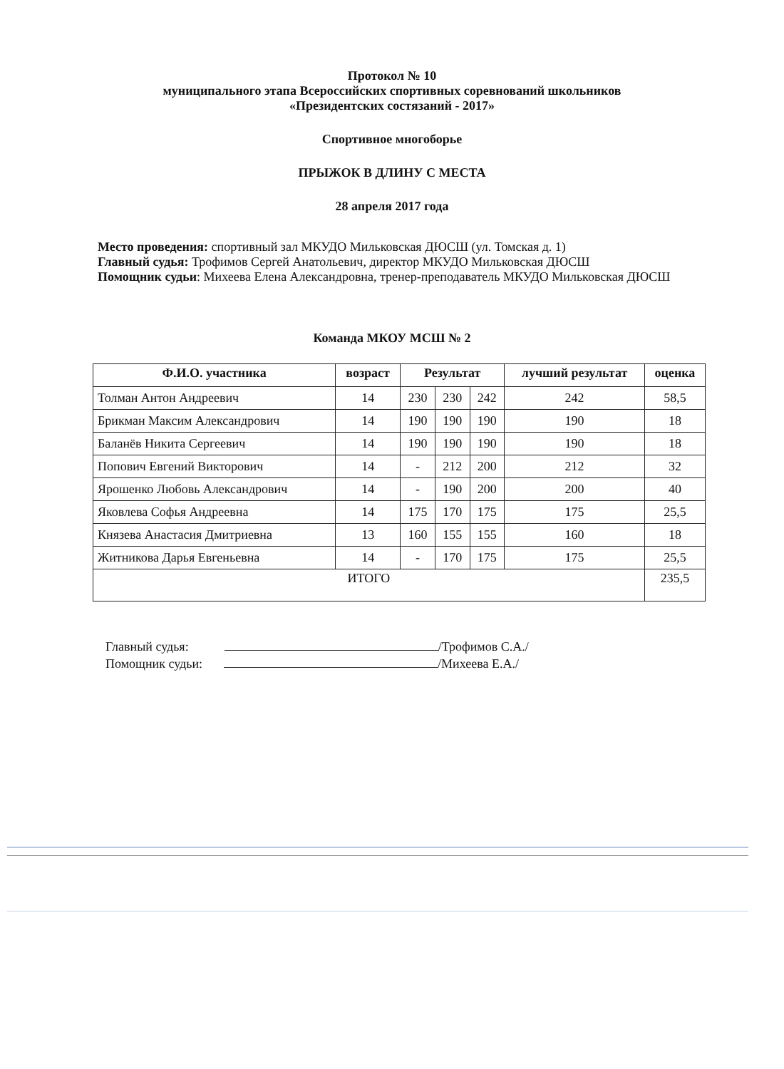Протокол № 10
муниципального этапа Всероссийских спортивных соревнований школьников
«Президентских состязаний - 2017»
Спортивное многоборье
ПРЫЖОК В ДЛИНУ С МЕСТА
28 апреля 2017 года
Место проведения: спортивный зал МКУДО Мильковская ДЮСШ (ул. Томская д. 1)
Главный судья: Трофимов Сергей Анатольевич, директор МКУДО Мильковская ДЮСШ
Помощник судьи: Михеева Елена Александровна, тренер-преподаватель МКУДО Мильковская ДЮСШ
Команда МКОУ МСШ № 2
| Ф.И.О. участника | возраст | Результат | | | лучший результат | оценка |
| --- | --- | --- | --- | --- | --- | --- |
| Толман Антон Андреевич | 14 | 230 | 230 | 242 | 242 | 58,5 |
| Брикман Максим Александрович | 14 | 190 | 190 | 190 | 190 | 18 |
| Баланёв Никита Сергеевич | 14 | 190 | 190 | 190 | 190 | 18 |
| Попович Евгений Викторович | 14 | - | 212 | 200 | 212 | 32 |
| Ярошенко Любовь Александрович | 14 | - | 190 | 200 | 200 | 40 |
| Яковлева Софья Андреевна | 14 | 175 | 170 | 175 | 175 | 25,5 |
| Князева Анастасия Дмитриевна | 13 | 160 | 155 | 155 | 160 | 18 |
| Житникова Дарья Евгеньевна | 14 | - | 170 | 175 | 175 | 25,5 |
| ИТОГО | | | | | | 235,5 |
Главный судья: /Трофимов С.А./
Помощник судьи: /Михеева Е.А./